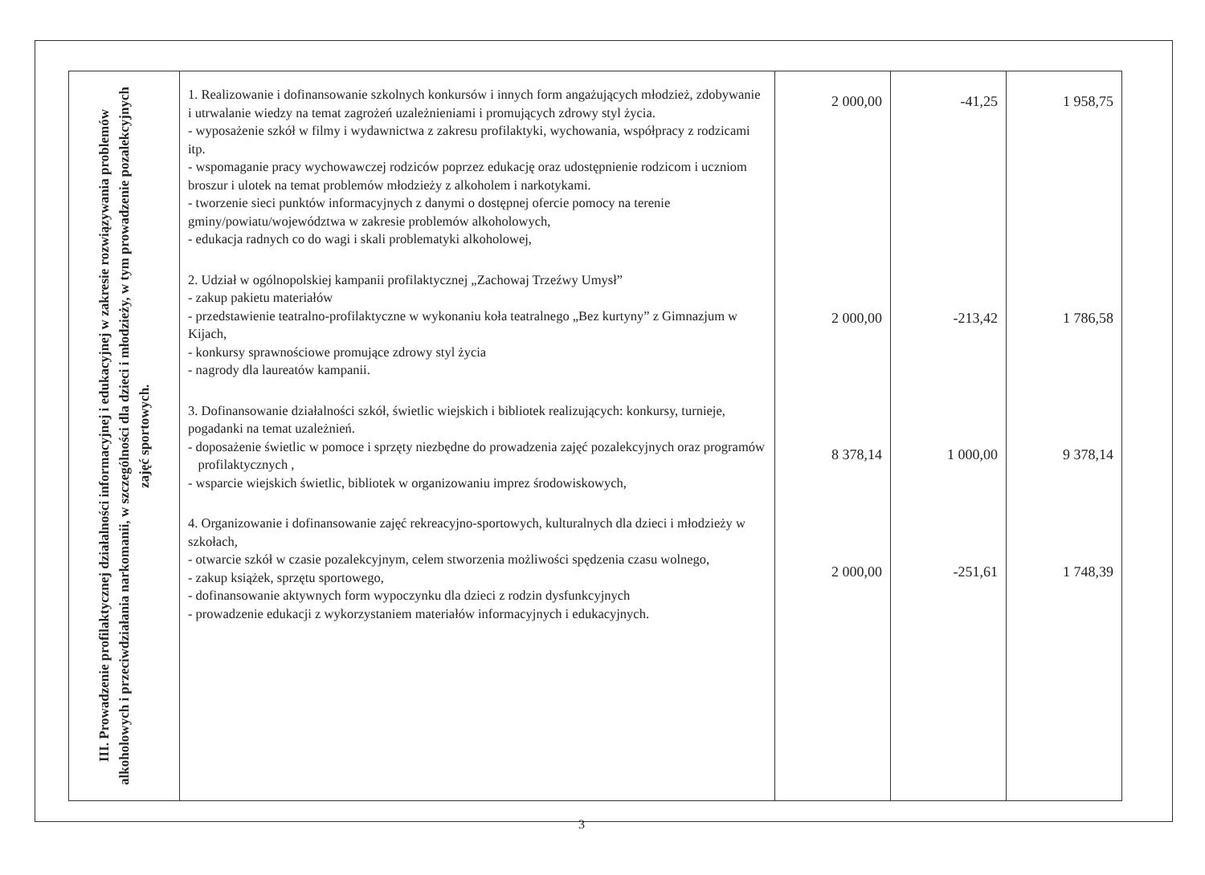| III. Prowadzenie profilaktycznej działalności informacyjnej i edukacyjnej w zakresie rozwiązywania problemów alkoholowych i przeciwdziałania narkomanii, w szczególności dla dzieci i młodzieży, w tym prowadzenie pozalekcyjnych zajęć sportowych. | 1. Realizowanie i dofinansowanie szkolnych konkursów i innych form angażujących młodzież, zdobywanie i utrwalanie wiedzy na temat zagrożeń uzależnieniami i promujących zdrowy styl życia. - wyposażenie szkół w filmy i wydawnictwa z zakresu profilaktyki, wychowania, współpracy z rodzicami itp. - wspomaganie pracy wychowawczej rodziców poprzez edukację oraz udostępnienie rodzicom i uczniom broszur i ulotek na temat problemów młodzieży z alkoholem i narkotykami. - tworzenie sieci punktów informacyjnych z danymi o dostępnej ofercie pomocy na terenie gminy/powiatu/województwa w zakresie problemów alkoholowych, - edukacja radnych co do wagi i skali problematyki alkoholowej, 2. Udział w ogólnopolskiej kampanii profilaktycznej „Zachowaj Trzeźwy Umysł” - zakup pakietu materiałów - przedstawienie teatralno-profilaktyczne w wykonaniu koła teatralnego „Bez kurtyny” z Gimnazjum w Kijach, - konkursy sprawnościowe promujące zdrowy styl życia - nagrody dla laureatów kampanii. 3. Dofinansowanie działalności szkół, świetlic wiejskich i bibliotek realizujących: konkursy, turnieje, pogadanki na temat uzależnień. - doposażenie świetlic w pomoce i sprzęty niezbędne do prowadzenia zajęć pozalekcyjnych oraz programów profilaktycznych , - wsparcie wiejskich świetlic, bibliotek w organizowaniu imprez środowiskowych, 4. Organizowanie i dofinansowanie zajęć rekreacyjno-sportowych, kulturalnych dla dzieci i młodzieży w szkołach, - otwarcie szkół w czasie pozalekcyjnym, celem stworzenia możliwości spędzenia czasu wolnego, - zakup książek, sprzętu sportowego, - dofinansowanie aktywnych form wypoczynku dla dzieci z rodzin dysfunkcyjnych - prowadzenie edukacji z wykorzystaniem materiałów informacyjnych i edukacyjnych. | 2 000,00 2 000,00 8 378,14 2 000,00 | -41,25 -213,42 1 000,00 -251,61 | 1 958,75 1 786,58 9 378,14 1 748,39 |
3